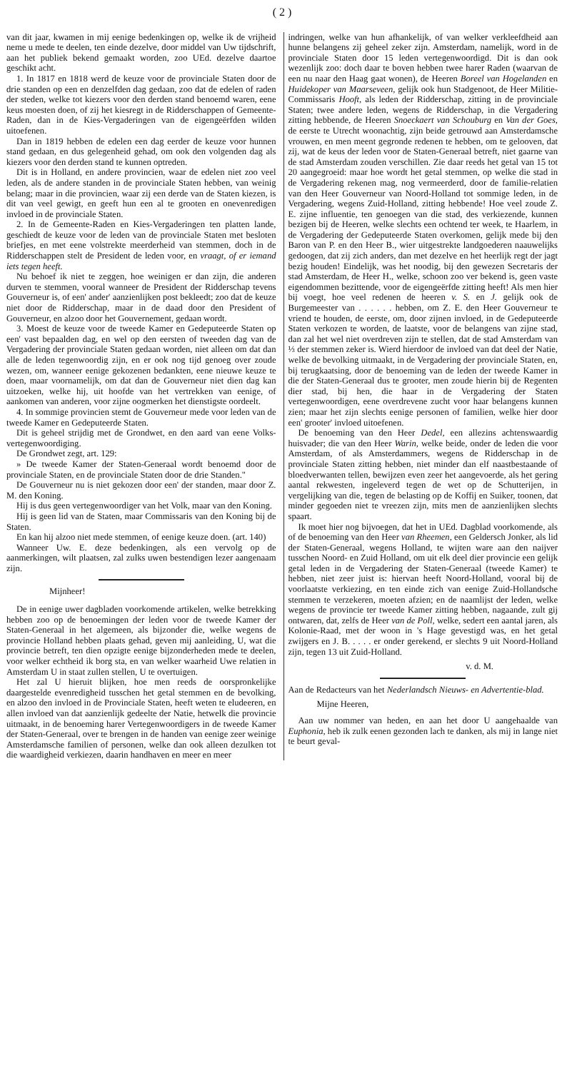( 2 )
van dit jaar, kwamen in mij eenige bedenkingen op, welke ik de vrijheid neme u mede te deelen, ten einde dezelve, door middel van Uw tijdschrift, aan het publiek bekend gemaakt worden, zoo UEd. dezelve daartoe geschikt acht.
1. In 1817 en 1818 werd de keuze voor de provinciale Staten door de drie standen op een en denzelfden dag gedaan, zoo dat de edelen of raden der steden, welke tot kiezers voor den derden stand benoemd waren, eene keus moesten doen, of zij het kiesregt in de Ridderschappen of Gemeente-Raden, dan in de Kies-Vergaderingen van de eigengeërfden wilden uitoefenen.
Dan in 1819 hebben de edelen een dag eerder de keuze voor hunnen stand gedaan, en dus gelegenheid gehad, om ook den volgenden dag als kiezers voor den derden stand te kunnen optreden.
Dit is in Holland, en andere provincien, waar de edelen niet zoo veel leden, als de andere standen in de provinciale Staten hebben, van weinig belang; maar in die provincien, waar zij een derde van de Staten kiezen, is dit van veel gewigt, en geeft hun een al te grooten en onevenredigen invloed in de provinciale Staten.
2. In de Gemeente-Raden en Kies-Vergaderingen ten platten lande, geschiedt de keuze voor de leden van de provinciale Staten met besloten briefjes, en met eene volstrekte meerderheid van stemmen, doch in de Ridderschappen stelt de President de leden voor, en vraagt, of er iemand iets tegen heeft.
Nu behoef ik niet te zeggen, hoe weinigen er dan zijn, die anderen durven te stemmen, vooral wanneer de President der Ridderschap tevens Gouverneur is, of een' ander' aanzienlijken post bekleedt; zoo dat de keuze niet door de Ridderschap, maar in de daad door den President of Gouverneur, en alzoo door het Gouvernement, gedaan wordt.
3. Moest de keuze voor de tweede Kamer en Gedeputeerde Staten op een' vast bepaalden dag, en wel op den eersten of tweeden dag van de Vergadering der provinciale Staten gedaan worden, niet alleen om dat dan alle de leden tegenwoordig zijn, en er ook nog tijd genoeg over zoude wezen, om, wanneer eenige gekozenen bedankten, eene nieuwe keuze te doen, maar voornamelijk, om dat dan de Gouverneur niet dien dag kan uitzoeken, welke hij, uit hoofde van het vertrekken van eenige, of aankomen van anderen, voor zijne oogmerken het dienstigste oordeelt.
4. In sommige provincien stemt de Gouverneur mede voor leden van de tweede Kamer en Gedeputeerde Staten.
Dit is geheel strijdig met de Grondwet, en den aard van eene Volks-vertegenwoordiging.
De Grondwet zegt, art. 129:
» De tweede Kamer der Staten-Generaal wordt benoemd door de provinciale Staten, en de provinciale Staten door de drie Standen."
De Gouverneur nu is niet gekozen door een' der standen, maar door Z. M. den Koning.
Hij is dus geen vertegenwoordiger van het Volk, maar van den Koning.
Hij is geen lid van de Staten, maar Commissaris van den Koning bij de Staten.
En kan hij alzoo niet mede stemmen, of eenige keuze doen. (art. 140)
Wanneer Uw. E. deze bedenkingen, als een vervolg op de aanmerkingen, wilt plaatsen, zal zulks uwen bestendigen lezer aangenaam zijn.
Mijnheer!
De in eenige uwer dagbladen voorkomende artikelen, welke betrekking hebben zoo op de benoemingen der leden voor de tweede Kamer der Staten-Generaal in het algemeen, als bijzonder die, welke wegens de provincie Holland hebben plaats gehad, geven mij aanleiding, U, wat die provincie betreft, ten dien opzigte eenige bijzonderheden mede te deelen, voor welker echtheid ik borg sta, en van welker waarheid Uwe relatien in Amsterdam U in staat zullen stellen, U te overtuigen.
Het zal U hieruit blijken, hoe men reeds de oorspronkelijke daargestelde evenredigheid tusschen het getal stemmen en de bevolking, en alzoo den invloed in de Provinciale Staten, heeft weten te eludeeren, en allen invloed van dat aanzienlijk gedeelte der Natie, hetwelk die provincie uitmaakt, in de benoeming harer Vertegenwoordigers in de tweede Kamer der Staten-Generaal, over te brengen in de handen van eenige zeer weinige Amsterdamsche familien of personen, welke dan ook alleen dezulken tot die waardigheid verkiezen, daarin handhaven en meer en meer
indringen, welke van hun afhankelijk, of van welker verkleefdheid aan hunne belangens zij geheel zeker zijn. Amsterdam, namelijk, word in de provinciale Staten door 15 leden vertegenwoordigd. Dit is dan ook wezenlijk zoo: doch daar te boven hebben twee harer Raden (waarvan de een nu naar den Haag gaat wonen), de Heeren Boreel van Hogelanden en Huidekoper van Maarseveen, gelijk ook hun Stadgenoot, de Heer Militie-Commissaris Hooft, als leden der Ridderschap, zitting in de provinciale Staten; twee andere leden, wegens de Ridderschap, in die Vergadering zitting hebbende, de Heeren Snoeckaert van Schouburg en Van der Goes, de eerste te Utrecht woonachtig, zijn beide getrouwd aan Amsterdamsche vrouwen, en men meent gegronde redenen te hebben, om te gelooven, dat zij, wat de keus der leden voor de Staten-Generaal betreft, niet gaarne van de stad Amsterdam zouden verschillen. Zie daar reeds het getal van 15 tot 20 aangegroeid: maar hoe wordt het getal stemmen, op welke die stad in de Vergadering rekenen mag, nog vermeerderd, door de familie-relatien van den Heer Gouverneur van Noord-Holland tot sommige leden, in de Vergadering, wegens Zuid-Holland, zitting hebbende! Hoe veel zoude Z. E. zijne influentie, ten genoegen van die stad, des verkiezende, kunnen bezigen bij de Heeren, welke slechts een ochtend ter week, te Haarlem, in de Vergadering der Gedeputeerde Staten overkomen, gelijk mede bij den Baron van P. en den Heer B., wier uitgestrekte landgoederen naauwelijks gedoogen, dat zij zich anders, dan met dezelve en het heerlijk regt der jagt bezig houden! Eindelijk, was het noodig, bij den gewezen Secretaris der stad Amsterdam, de Heer H., welke, schoon zoo ver bekend is, geen vaste eigendommen bezittende, voor de eigengeërfde zitting heeft! Als men hier bij voegt, hoe veel redenen de heeren v. S. en J. gelijk ook de Burgemeester van . . . . . . hebben, om Z. E. den Heer Gouverneur te vriend te houden, de eerste, om, door zijnen invloed, in de Gedeputeerde Staten verkozen te worden, de laatste, voor de belangens van zijne stad, dan zal het wel niet overdreven zijn te stellen, dat de stad Amsterdam van ⅓ der stemmen zeker is. Wierd hierdoor de invloed van dat deel der Natie, welke de bevolking uitmaakt, in de Vergadering der provinciale Staten, en, bij terugkaatsing, door de benoeming van de leden der tweede Kamer in die der Staten-Generaal dus te grooter, men zoude hierin bij de Regenten dier stad, bij hen, die haar in de Vergadering der Staten vertegenwoordigen, eene overdrevene zucht voor haar belangens kunnen zien; maar het zijn slechts eenige personen of familien, welke hier door een' grooter' invloed uitoefenen.
De benoeming van den Heer Dedel, een allezins achtenswaardig huisvader; die van den Heer Warin, welke beide, onder de leden die voor Amsterdam, of als Amsterdammers, wegens de Ridderschap in de provinciale Staten zitting hebben, niet minder dan elf naastbestaande of bloedverwanten tellen, bewijzen even zeer het aangevoerde, als het gering aantal rekwesten, ingeleverd tegen de wet op de Schutterijen, in vergelijking van die, tegen de belasting op de Koffij en Suiker, toonen, dat minder gegoeden niet te vreezen zijn, mits men de aanzienlijken slechts spaart.
Ik moet hier nog bijvoegen, dat het in UEd. Dagblad voorkomende, als of de benoeming van den Heer van Rheemen, een Geldersch Jonker, als lid der Staten-Generaal, wegens Holland, te wijten ware aan den naijver tusschen Noord- en Zuid Holland, om uit elk deel dier provincie een gelijk getal leden in de Vergadering der Staten-Generaal (tweede Kamer) te hebben, niet zeer juist is: hiervan heeft Noord-Holland, vooral bij de voorlaatste verkiezing, en ten einde zich van eenige Zuid-Hollandsche stemmen te verzekeren, moeten afzien; en de naamlijst der leden, welke wegens de provincie ter tweede Kamer zitting hebben, nagaande, zult gij ontwaren, dat, zelfs de Heer van de Poll, welke, sedert een aantal jaren, als Kolonie-Raad, met der woon in 's Hage gevestigd was, en het getal zwijgers en J. B. . . . . er onder gerekend, er slechts 9 uit Noord-Holland zijn, tegen 13 uit Zuid-Holland.
v. d. M.
Aan de Redacteurs van het Nederlandsch Nieuws- en Advertentie-blad.
Mijne Heeren,
Aan uw nommer van heden, en aan het door U aangehaalde van Euphonia, heb ik zulk eenen gezonden lach te danken, als mij in lange niet te beurt geval-